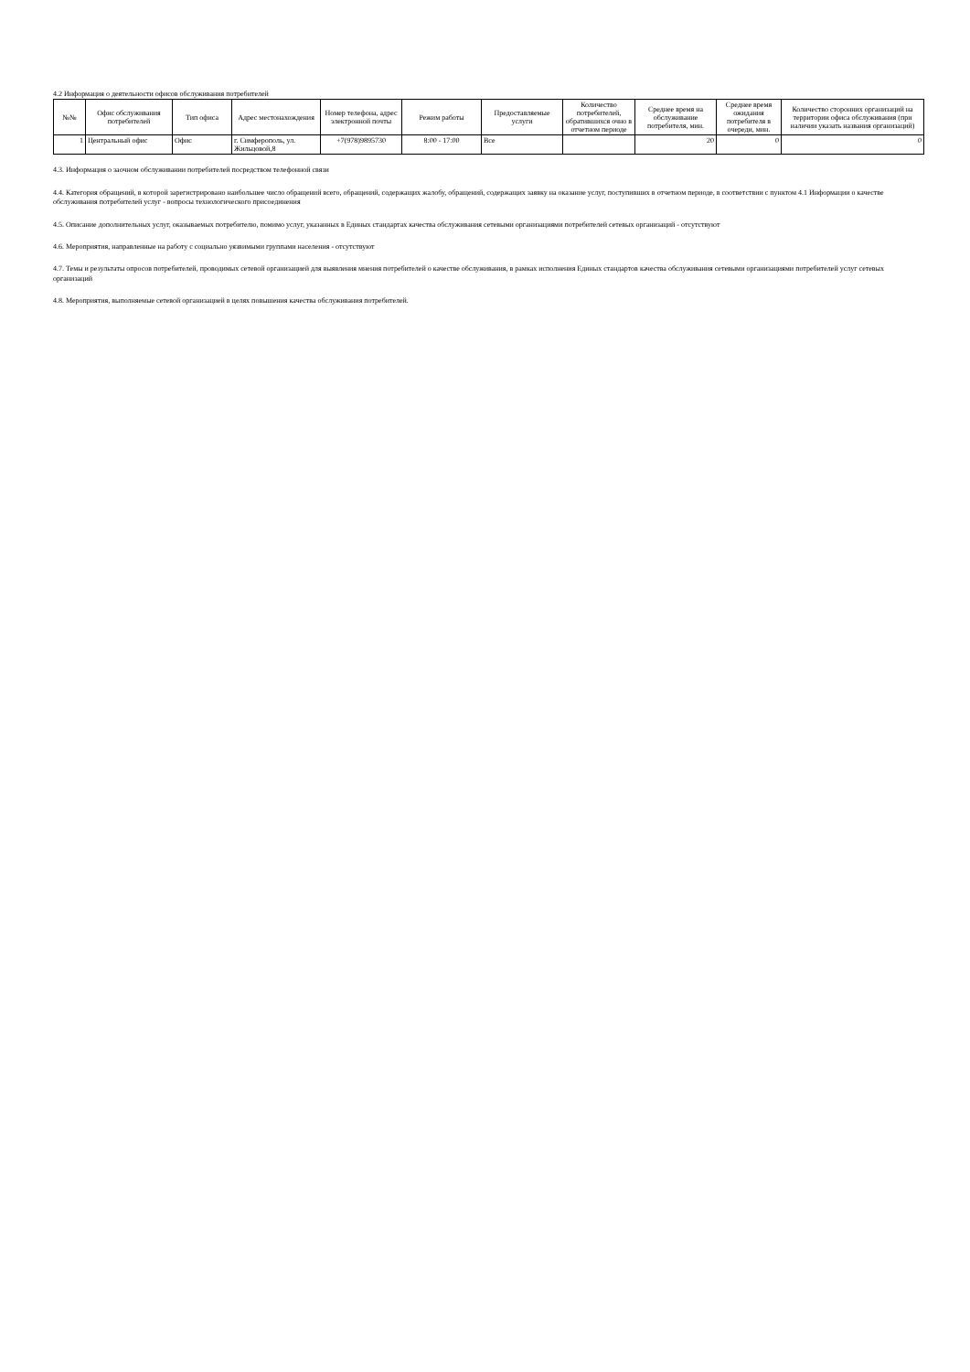4.2 Информация о деятельности офисов обслуживания потребителей
| №№ | Офис обслуживания потребителей | Тип офиса | Адрес местонахождения | Номер телефона, адрес электронной почты | Режим работы | Предоставляемые услуги | Количество потребителей, обратившихся очно в отчетном периоде | Среднее время на обслуживание потребителя, мин. | Среднее время ожидания потребителя в очереди, мин. | Количество сторонних организаций на территории офиса обслуживания (при наличии указать названия организаций) |
| --- | --- | --- | --- | --- | --- | --- | --- | --- | --- | --- |
| 1 | Центральный офис | Офис | г. Симферополь, ул. Жильцовой,8 | +7(978)9895730 | 8:00 - 17:00 | Все | | 20 | 0 | 0 |
4.3. Информация о заочном обслуживании потребителей посредством телефонной связи
4.4. Категория обращений, в которой зарегистрировано наибольшее число обращений всего, обращений, содержащих жалобу, обращений, содержащих заявку на оказание услуг, поступивших в отчетном периоде, в соответствии с пунктом 4.1 Информации о качестве обслуживания потребителей услуг - вопросы технологического присоединения
4.5. Описание дополнительных услуг, оказываемых потребителю, помимо услуг, указанных в Единых стандартах качества обслуживания сетевыми организациями потребителей сетевых организаций - отсутствуют
4.6. Мероприятия, направленные на работу с социально уязвимыми группами населения - отсутствуют
4.7. Темы и результаты опросов потребителей, проводимых сетевой организацией для выявления мнения потребителей о качестве обслуживания, в рамках исполнения Единых стандартов качества обслуживания сетевыми организациями потребителей услуг сетевых организаций
4.8. Мероприятия, выполняемые сетевой организацией в целях повышения качества обслуживания потребителей.